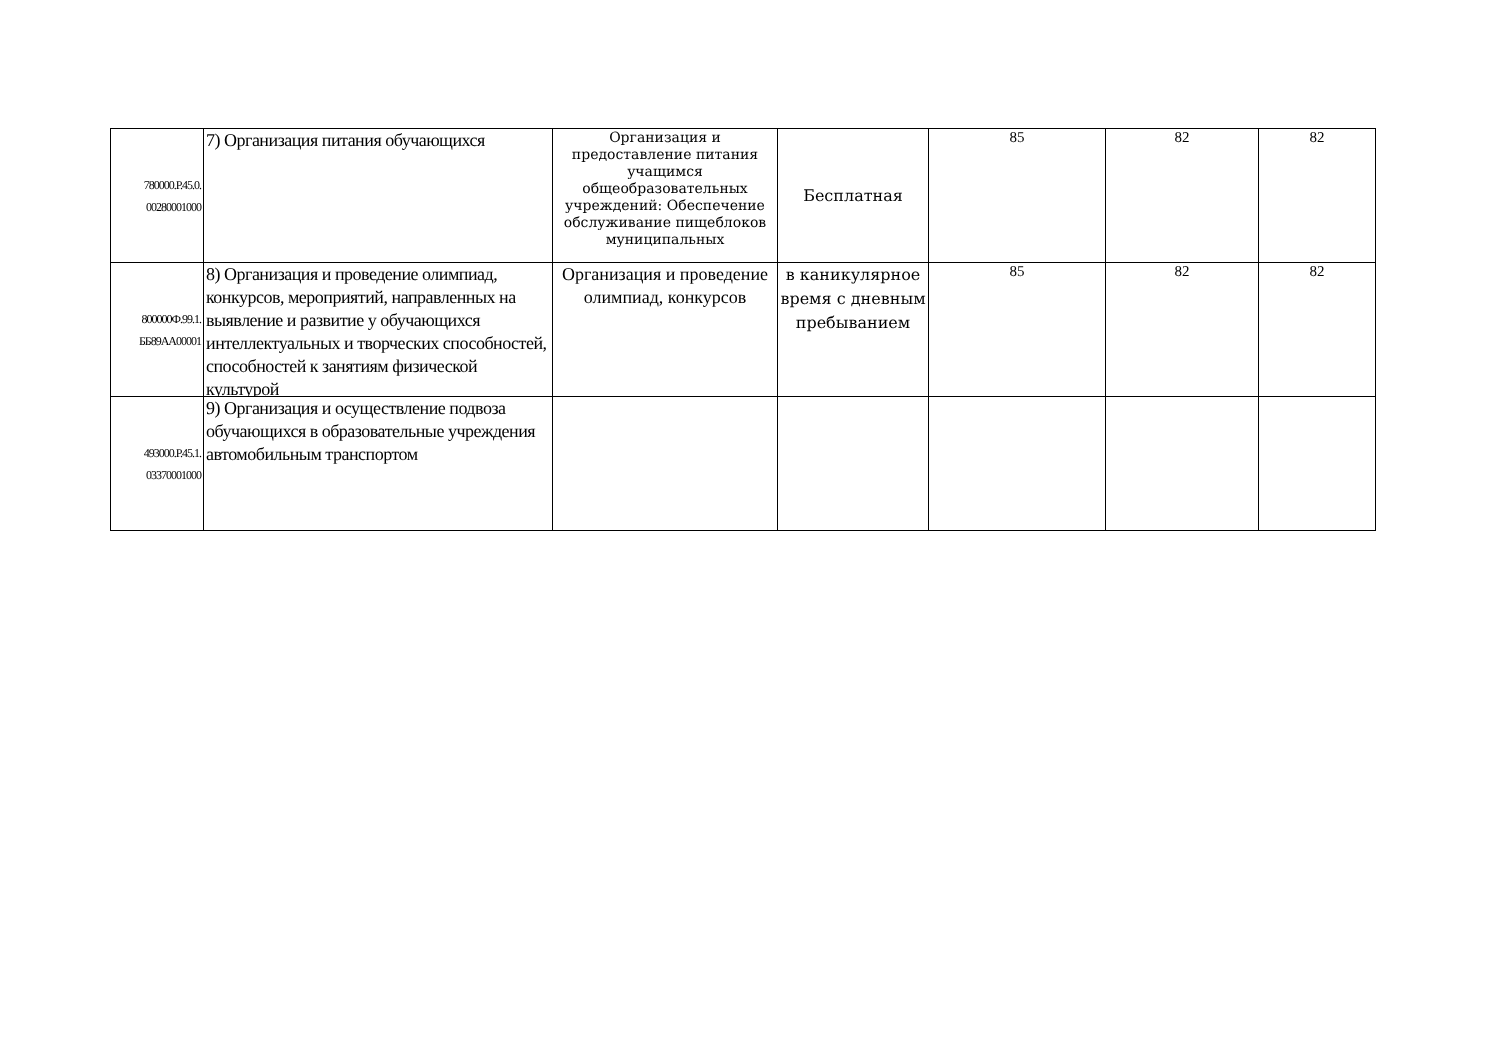| 780000.Р.45.0. 00280001000 | 7) Организация питания обучающихся | Организация и предоставление питания учащимся общеобразовательных учреждений: Обеспечение обслуживание пищеблоков муниципальных | Бесплатная | 85 | 82 | 82 |
| 800000Ф.99.1. ББ89АА00001 | 8) Организация и проведение олимпиад, конкурсов, мероприятий, направленных на выявление и развитие у обучающихся интеллектуальных и творческих способностей, способностей к занятиям физической культурой | Организация и проведение олимпиад, конкурсов | в каникулярное время с дневным пребыванием | 85 | 82 | 82 |
| 493000.Р.45.1. 03370001000 | 9) Организация и осуществление подвоза обучающихся в образовательные учреждения автомобильным транспортом | | | | | |